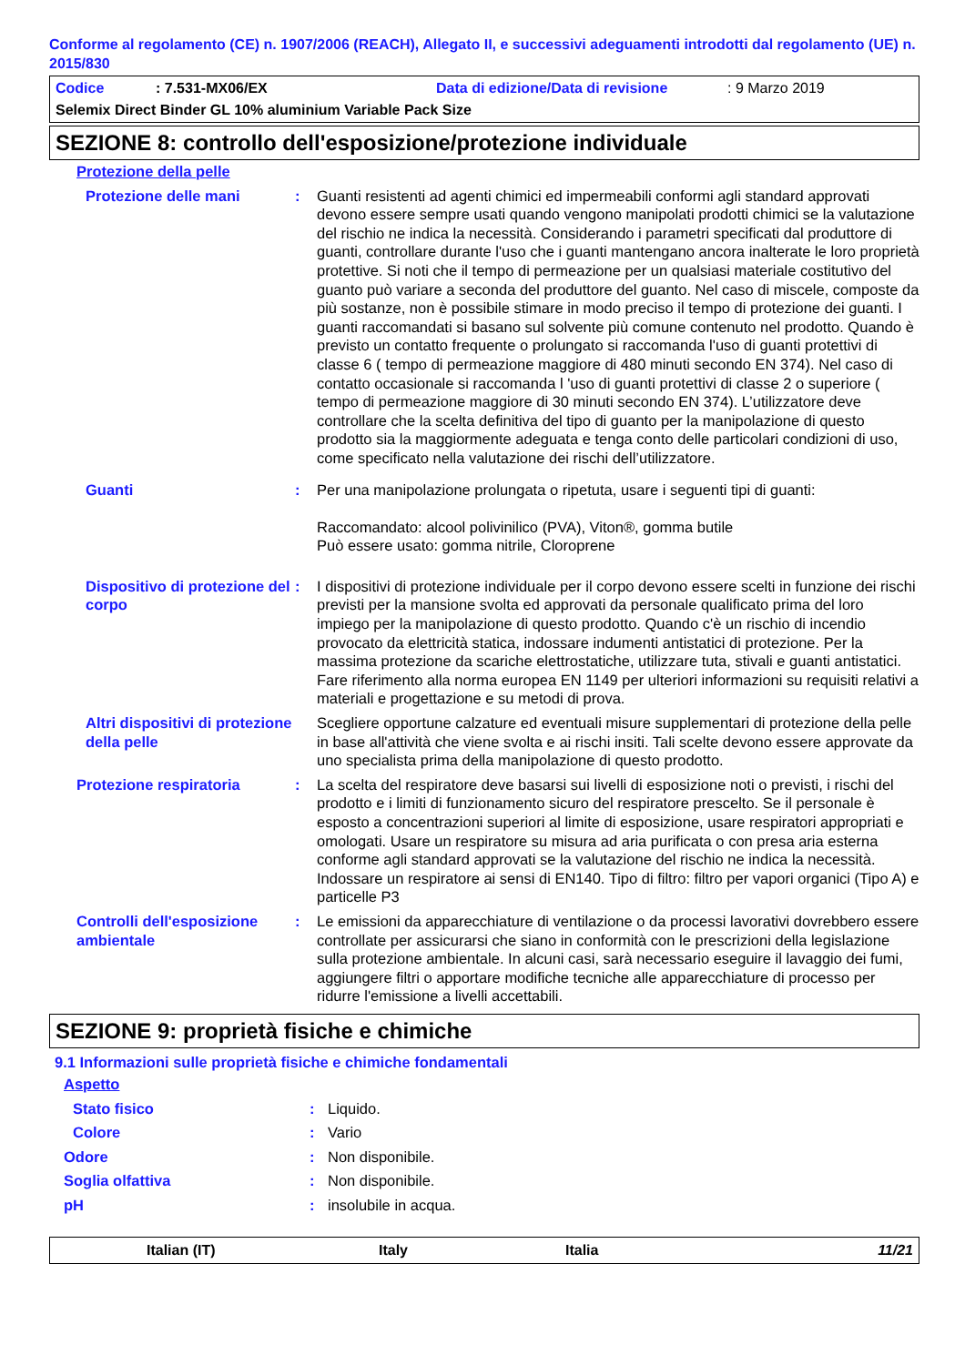Conforme al regolamento (CE) n. 1907/2006 (REACH), Allegato II, e successivi adeguamenti introdotti dal regolamento (UE) n. 2015/830
Codice: 7.531-MX06/EX Data di edizione/Data di revisione: 9 Marzo 2019
Selemix Direct Binder GL 10% aluminium Variable Pack Size
SEZIONE 8: controllo dell'esposizione/protezione individuale
| Protezione della pelle | | |
| Protezione delle mani | : | Guanti resistenti ad agenti chimici ed impermeabili conformi agli standard approvati devono essere sempre usati quando vengono manipolati prodotti chimici se la valutazione del rischio ne indica la necessità. Considerando i parametri specificati dal produttore di guanti, controllare durante l'uso che i guanti mantengano ancora inalterate le loro proprietà protettive. Si noti che il tempo di permeazione per un qualsiasi materiale costitutivo del guanto può variare a seconda del produttore del guanto. Nel caso di miscele, composte da più sostanze, non è possibile stimare in modo preciso il tempo di protezione dei guanti. I guanti raccomandati si basano sul solvente più comune contenuto nel prodotto. Quando è previsto un contatto frequente o prolungato si raccomanda l'uso di guanti protettivi di classe 6 ( tempo di permeazione maggiore di 480 minuti secondo EN 374). Nel caso di contatto occasionale si raccomanda l 'uso di guanti protettivi di classe 2 o superiore ( tempo di permeazione maggiore di 30 minuti secondo EN 374). L’utilizzatore deve controllare che la scelta definitiva del tipo di guanto per la manipolazione di questo prodotto sia la maggiormente adeguata e tenga conto delle particolari condizioni di uso, come specificato nella valutazione dei rischi dell’utilizzatore. |
| Guanti | : | Per una manipolazione prolungata o ripetuta, usare i seguenti tipi di guanti: Raccomandato: alcool polivinilico (PVA), Viton®, gomma butile Può essere usato: gomma nitrile, Cloroprene |
| Dispositivo di protezione del corpo | : | I dispositivi di protezione individuale per il corpo devono essere scelti in funzione dei rischi previsti per la mansione svolta ed approvati da personale qualificato prima del loro impiego per la manipolazione di questo prodotto. Quando c'è un rischio di incendio provocato da elettricità statica, indossare indumenti antistatici di protezione. Per la massima protezione da scariche elettrostatiche, utilizzare tuta, stivali e guanti antistatici. Fare riferimento alla norma europea EN 1149 per ulteriori informazioni su requisiti relativi a materiali e progettazione e su metodi di prova. |
| Altri dispositivi di protezione della pelle | | Scegliere opportune calzature ed eventuali misure supplementari di protezione della pelle in base all'attività che viene svolta e ai rischi insiti. Tali scelte devono essere approvate da uno specialista prima della manipolazione di questo prodotto. |
| Protezione respiratoria | : | La scelta del respiratore deve basarsi sui livelli di esposizione noti o previsti, i rischi del prodotto e i limiti di funzionamento sicuro del respiratore prescelto. Se il personale è esposto a concentrazioni superiori al limite di esposizione, usare respiratori appropriati e omologati. Usare un respiratore su misura ad aria purificata o con presa aria esterna conforme agli standard approvati se la valutazione del rischio ne indica la necessità. Indossare un respiratore ai sensi di EN140. Tipo di filtro: filtro per vapori organici (Tipo A) e particelle P3 |
| Controlli dell'esposizione ambientale | : | Le emissioni da apparecchiature di ventilazione o da processi lavorativi dovrebbero essere controllate per assicurarsi che siano in conformità con le prescrizioni della legislazione sulla protezione ambientale. In alcuni casi, sarà necessario eseguire il lavaggio dei fumi, aggiungere filtri o apportare modifiche tecniche alle apparecchiature di processo per ridurre l'emissione a livelli accettabili. |
SEZIONE 9: proprietà fisiche e chimiche
9.1 Informazioni sulle proprietà fisiche e chimiche fondamentali
| Aspetto | | |
| Stato fisico | : | Liquido. |
| Colore | : | Vario |
| Odore | : | Non disponibile. |
| Soglia olfattiva | : | Non disponibile. |
| pH | : | insolubile in acqua. |
Italian (IT) Italy Italia 11/21